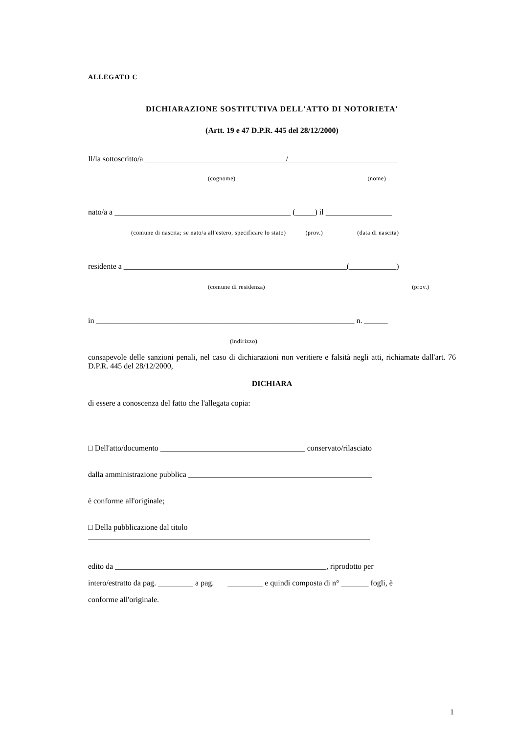ALLEGATO C
DICHIARAZIONE SOSTITUTIVA DELL'ATTO DI NOTORIETA'
(Artt. 19 e 47 D.P.R. 445 del 28/12/2000)
Il/la sottoscritto/a ____________________________________/____________________________
(cognome) (nome)
nato/a a _____________________________________________ (_____) il _________________
(comune di nascita; se nato/a all'estero, specificare lo stato) (prov.) (data di nascita)
residente a _________________________________________________________(____________)
(comune di residenza) (prov.)
in __________________________________________________________________ n. ______
(indirizzo)
consapevole delle sanzioni penali, nel caso di dichiarazioni non veritiere e falsità negli atti, richiamate dall'art. 76 D.P.R. 445 del 28/12/2000,
DICHIARA
di essere a conoscenza del fatto che l'allegata copia:
□ Dell'atto/documento _____________________________________ conservato/rilasciato
dalla amministrazione pubblica _______________________________________________
è conforme all'originale;
□ Della pubblicazione dal titolo
________________________________________________________________________
edito da ______________________________________________________, riprodotto per
intero/estratto da pag. _________ a pag. _________ e quindi composta di n° _______ fogli, è
conforme all'originale.
1